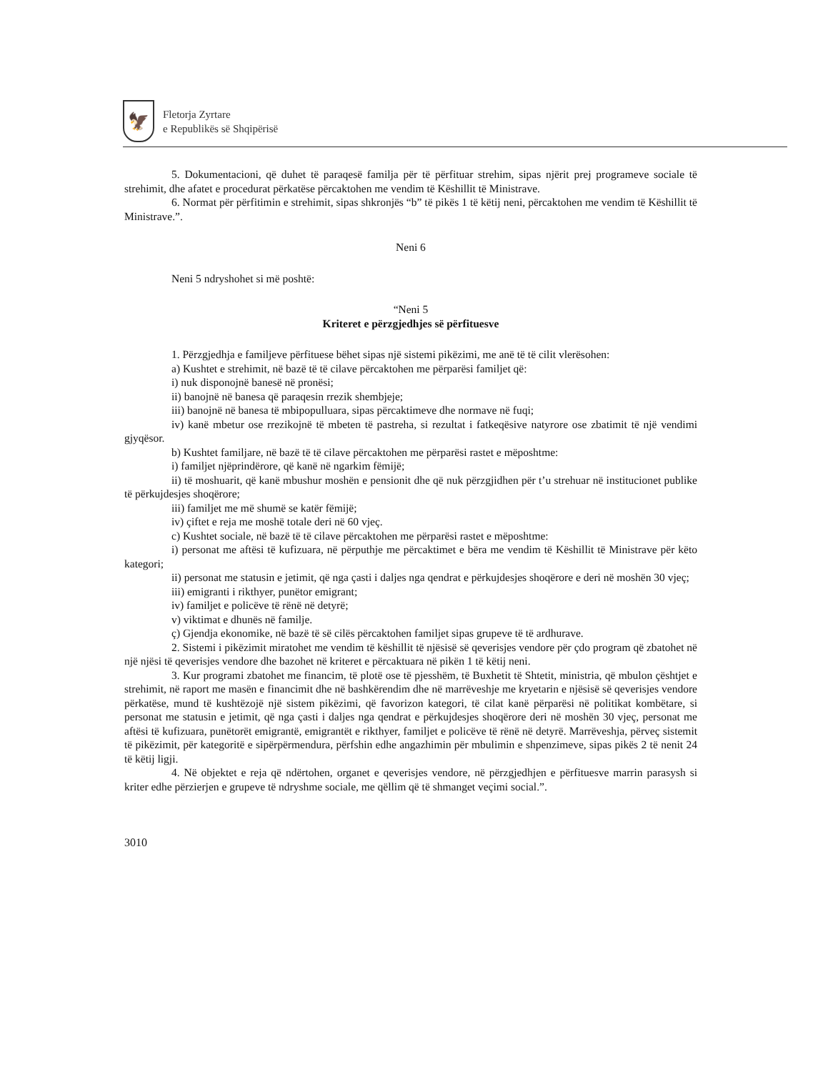🦅
Fletorja Zyrtare
e Republikës së Shqipërisë
5. Dokumentacioni, që duhet të paraqesë familja për të përfituar strehim, sipas njërit prej programeve sociale të strehimit, dhe afatet e procedurat përkatëse përcaktohen me vendim të Këshillit të Ministrave.
6. Normat për përfitimin e strehimit, sipas shkronjës “b” të pikës 1 të këtij neni, përcaktohen me vendim të Këshillit të Ministrave.”.
Neni 6
Neni 5 ndryshohet si më poshtë:
“Neni 5
Kriteret e përzgjedhjes së përfituesve
1. Përzgjedhja e familjeve përfituese bëhet sipas një sistemi pikëzimi, me anë të të cilit vlerësohen:
a) Kushtet e strehimit, në bazë të të cilave përcaktohen me përparësi familjet që:
i) nuk disponojnë banesë në pronësi;
ii) banojnë në banesa që paraqesin rrezik shembjeje;
iii) banojnë në banesa të mbipopulluara, sipas përcaktimeve dhe normave në fuqi;
iv) kanë mbetur ose rrezikojnë të mbeten të pastreha, si rezultat i fatkeqësive natyrore ose zbatimit të një vendimi gjyqësor.
b) Kushtet familjare, në bazë të të cilave përcaktohen me përparësi rastet e mëposhtme:
i) familjet njëprindërore, që kanë në ngarkim fëmijë;
ii) të moshuarit, që kanë mbushur moshën e pensionit dhe që nuk përzgjidhen për t’u strehuar në institucionet publike të përkujdesjes shoqërore;
iii) familjet me më shumë se katër fëmijë;
iv) çiftet e reja me moshë totale deri në 60 vjeç.
c) Kushtet sociale, në bazë të të cilave përcaktohen me përparësi rastet e mëposhtme:
i) personat me aftësi të kufizuara, në përputhje me përcaktimet e bëra me vendim të Këshillit të Ministrave për këto kategori;
ii) personat me statusin e jetimit, që nga çasti i daljes nga qendrat e përkujdesjes shoqërore e deri në moshën 30 vjeç;
iii) emigranti i rikthyer, punëtor emigrant;
iv) familjet e policëve të rënë në detyrë;
v) viktimat e dhunës në familje.
ç) Gjendja ekonomike, në bazë të së cilës përcaktohen familjet sipas grupeve të të ardhurave.
2. Sistemi i pikëzimit miratohet me vendim të këshillit të njësisë së qeverisjes vendore për çdo program që zbatohet në një njësi të qeverisjes vendore dhe bazohet në kriteret e përcaktuara në pikën 1 të këtij neni.
3. Kur programi zbatohet me financim, të plotë ose të pjesshëm, të Buxhetit të Shtetit, ministria, që mbulon çështjet e strehimit, në raport me masën e financimit dhe në bashkërendim dhe në marrëveshje me kryetarin e njësisë së qeverisjes vendore përkatëse, mund të kushtëzojë një sistem pikëzimi, që favorizon kategori, të cilat kanë përparësi në politikat kombëtare, si personat me statusin e jetimit, që nga çasti i daljes nga qendrat e përkujdesjes shoqërore deri në moshën 30 vjeç, personat me aftësi të kufizuara, punëtorët emigrantë, emigrantët e rikthyer, familjet e policëve të rënë në detyrë. Marrëveshja, përveç sistemit të pikëzimit, për kategoritë e sipërpërmendura, përfshin edhe angazhimin për mbulimin e shpenzimeve, sipas pikës 2 të nenit 24 të këtij ligji.
4. Në objektet e reja që ndërtohen, organet e qeverisjes vendore, në përzgjedhjen e përfituesve marrin parasysh si kriter edhe përzierjen e grupeve të ndryshme sociale, me qëllim që të shmanget veçimi social.”.
3010